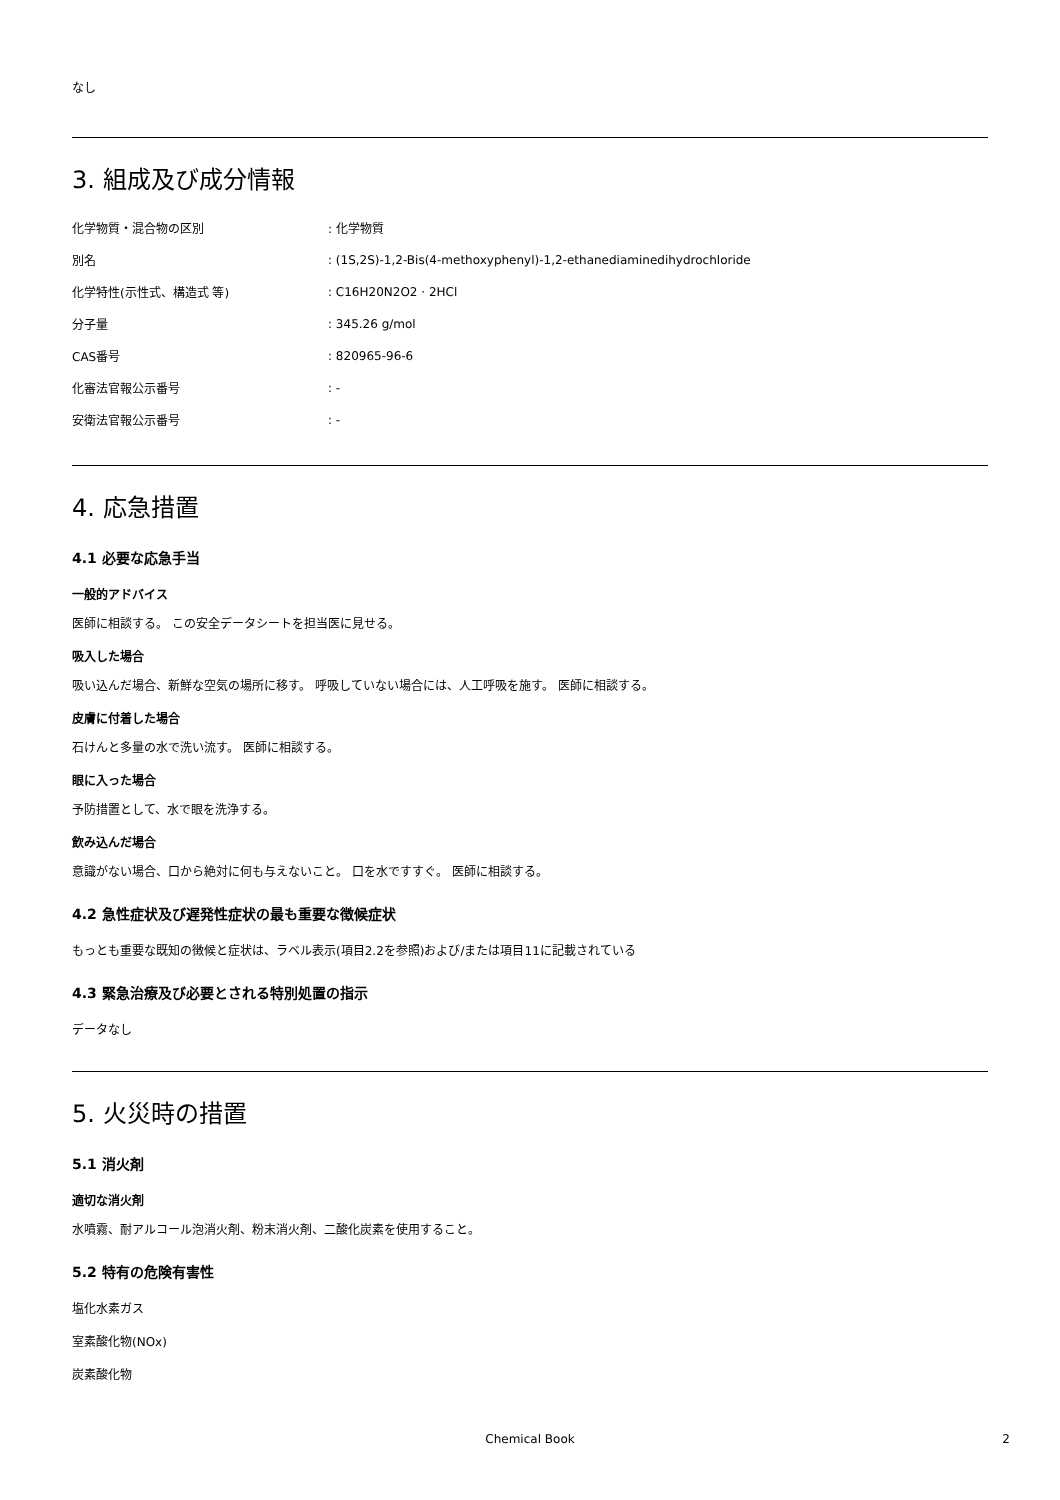なし
3. 組成及び成分情報
| 化学物質・混合物の区別 | : 化学物質 |
| 別名 | : (1S,2S)-1,2-Bis(4-methoxyphenyl)-1,2-ethanediaminedihydrochloride |
| 化学特性(示性式、構造式 等) | : C16H20N2O2 · 2HCl |
| 分子量 | : 345.26 g/mol |
| CAS番号 | : 820965-96-6 |
| 化審法官報公示番号 | : - |
| 安衛法官報公示番号 | : - |
4. 応急措置
4.1 必要な応急手当
一般的アドバイス
医師に相談する。 この安全データシートを担当医に見せる。
吸入した場合
吸い込んだ場合、新鮮な空気の場所に移す。 呼吸していない場合には、人工呼吸を施す。 医師に相談する。
皮膚に付着した場合
石けんと多量の水で洗い流す。 医師に相談する。
眼に入った場合
予防措置として、水で眼を洗浄する。
飲み込んだ場合
意識がない場合、口から絶対に何も与えないこと。 口を水ですすぐ。 医師に相談する。
4.2 急性症状及び遅発性症状の最も重要な徴候症状
もっとも重要な既知の徴候と症状は、ラベル表示(項目2.2を参照)および/または項目11に記載されている
4.3 緊急治療及び必要とされる特別処置の指示
データなし
5. 火災時の措置
5.1 消火剤
適切な消火剤
水噴霧、耐アルコール泡消火剤、粉末消火剤、二酸化炭素を使用すること。
5.2 特有の危険有害性
塩化水素ガス
室素酸化物(NOx)
炭素酸化物
Chemical Book 2